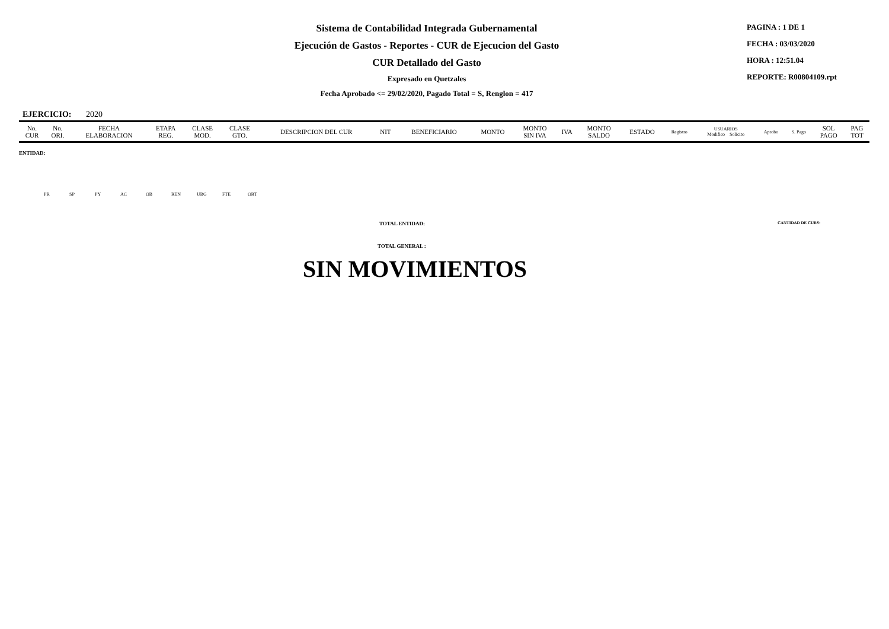Sistema de Contabilidad Integrada Gubernamental
Ejecución de Gastos - Reportes - CUR de Ejecucion del Gasto
CUR Detallado del Gasto
Expresado en Quetzales
Fecha Aprobado <= 29/02/2020, Pagado Total = S, Renglon = 417
PAGINA : 1 DE 1
FECHA : 03/03/2020
HORA : 12:51.04
REPORTE: R00804109.rpt
EJERCICIO: 2020
| No. CUR | No. ORI. | FECHA ELABORACION | ETAPA REG. | CLASE MOD. | CLASE GTO. | DESCRIPCION DEL CUR | NIT | BENEFICIARIO | MONTO | MONTO SIN IVA | IVA | MONTO SALDO | ESTADO | Registro | USUARIOS Modifico Solicito | Aprobo | S. Pago | SOL PAGO | PAG TOT |
| --- | --- | --- | --- | --- | --- | --- | --- | --- | --- | --- | --- | --- | --- | --- | --- | --- | --- | --- | --- |
ENTIDAD:
PR SP PY AC OB REN UBG FTE ORT
TOTAL ENTIDAD: CANTIDAD DE CURS:
TOTAL GENERAL :
SIN MOVIMIENTOS